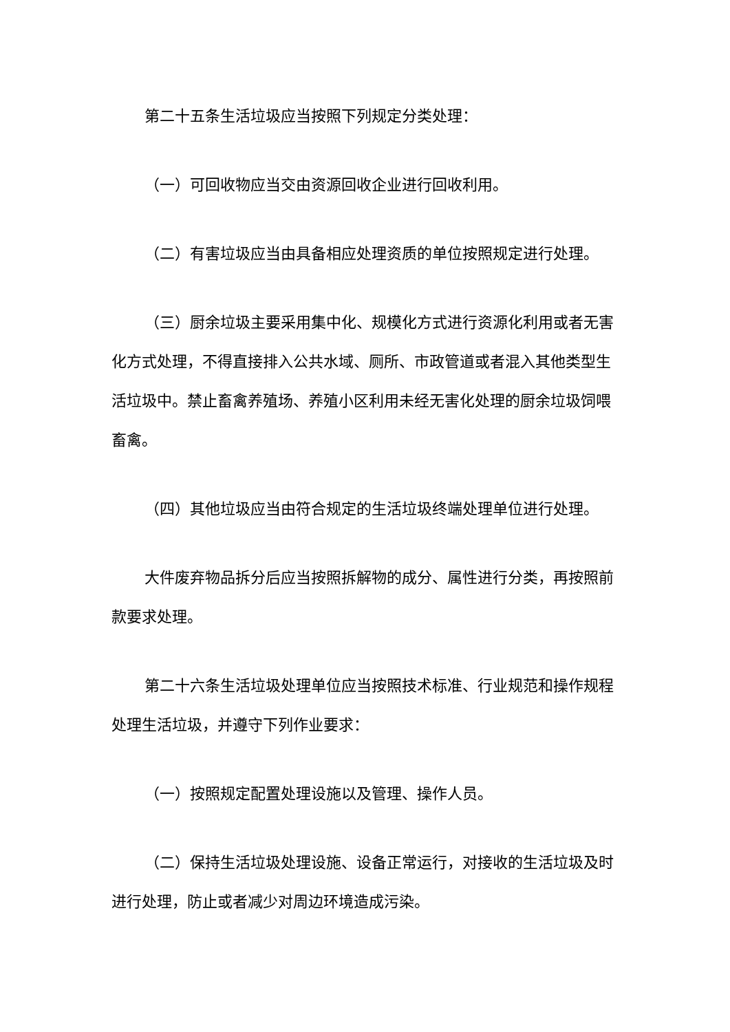第二十五条生活垃圾应当按照下列规定分类处理：
（一）可回收物应当交由资源回收企业进行回收利用。
（二）有害垃圾应当由具备相应处理资质的单位按照规定进行处理。
（三）厨余垃圾主要采用集中化、规模化方式进行资源化利用或者无害化方式处理，不得直接排入公共水域、厕所、市政管道或者混入其他类型生活垃圾中。禁止畜禽养殖场、养殖小区利用未经无害化处理的厨余垃圾饲喂畜禽。
（四）其他垃圾应当由符合规定的生活垃圾终端处理单位进行处理。
大件废弃物品拆分后应当按照拆解物的成分、属性进行分类，再按照前款要求处理。
第二十六条生活垃圾处理单位应当按照技术标准、行业规范和操作规程处理生活垃圾，并遵守下列作业要求：
（一）按照规定配置处理设施以及管理、操作人员。
（二）保持生活垃圾处理设施、设备正常运行，对接收的生活垃圾及时进行处理，防止或者减少对周边环境造成污染。